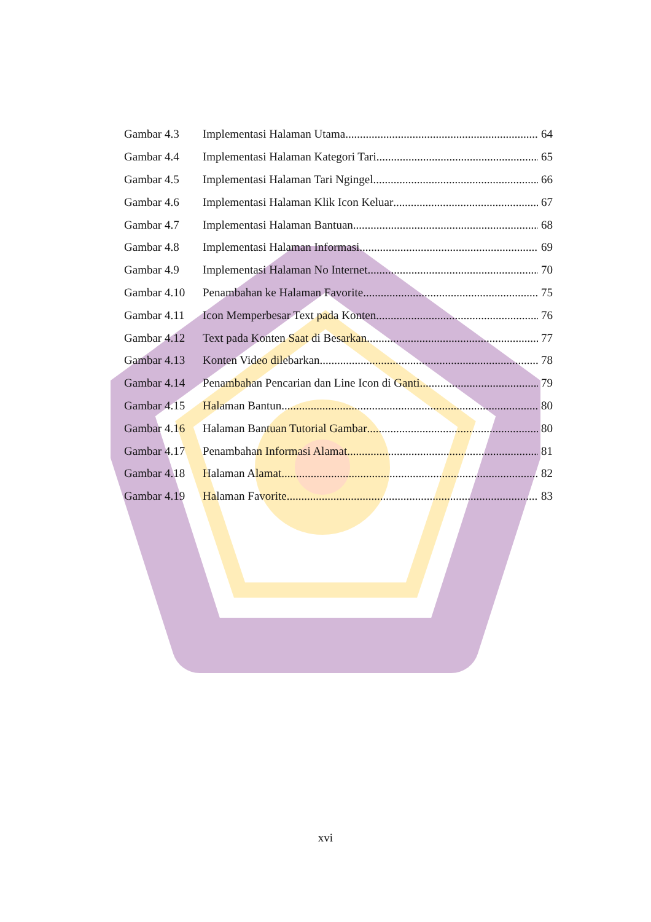Gambar 4.3 Implementasi Halaman Utama 64
Gambar 4.4 Implementasi Halaman Kategori Tari 65
Gambar 4.5 Implementasi Halaman Tari Ngingel 66
Gambar 4.6 Implementasi Halaman Klik Icon Keluar 67
Gambar 4.7 Implementasi Halaman Bantuan 68
Gambar 4.8 Implementasi Halaman Informasi 69
Gambar 4.9 Implementasi Halaman No Internet 70
Gambar 4.10 Penambahan ke Halaman Favorite 75
Gambar 4.11 Icon Memperbesar Text pada Konten 76
Gambar 4.12 Text pada Konten Saat di Besarkan 77
Gambar 4.13 Konten Video dilebarkan 78
Gambar 4.14 Penambahan Pencarian dan Line Icon di Ganti 79
Gambar 4.15 Halaman Bantun 80
Gambar 4.16 Halaman Bantuan Tutorial Gambar 80
Gambar 4.17 Penambahan Informasi Alamat 81
Gambar 4.18 Halaman Alamat 82
Gambar 4.19 Halaman Favorite 83
xvi